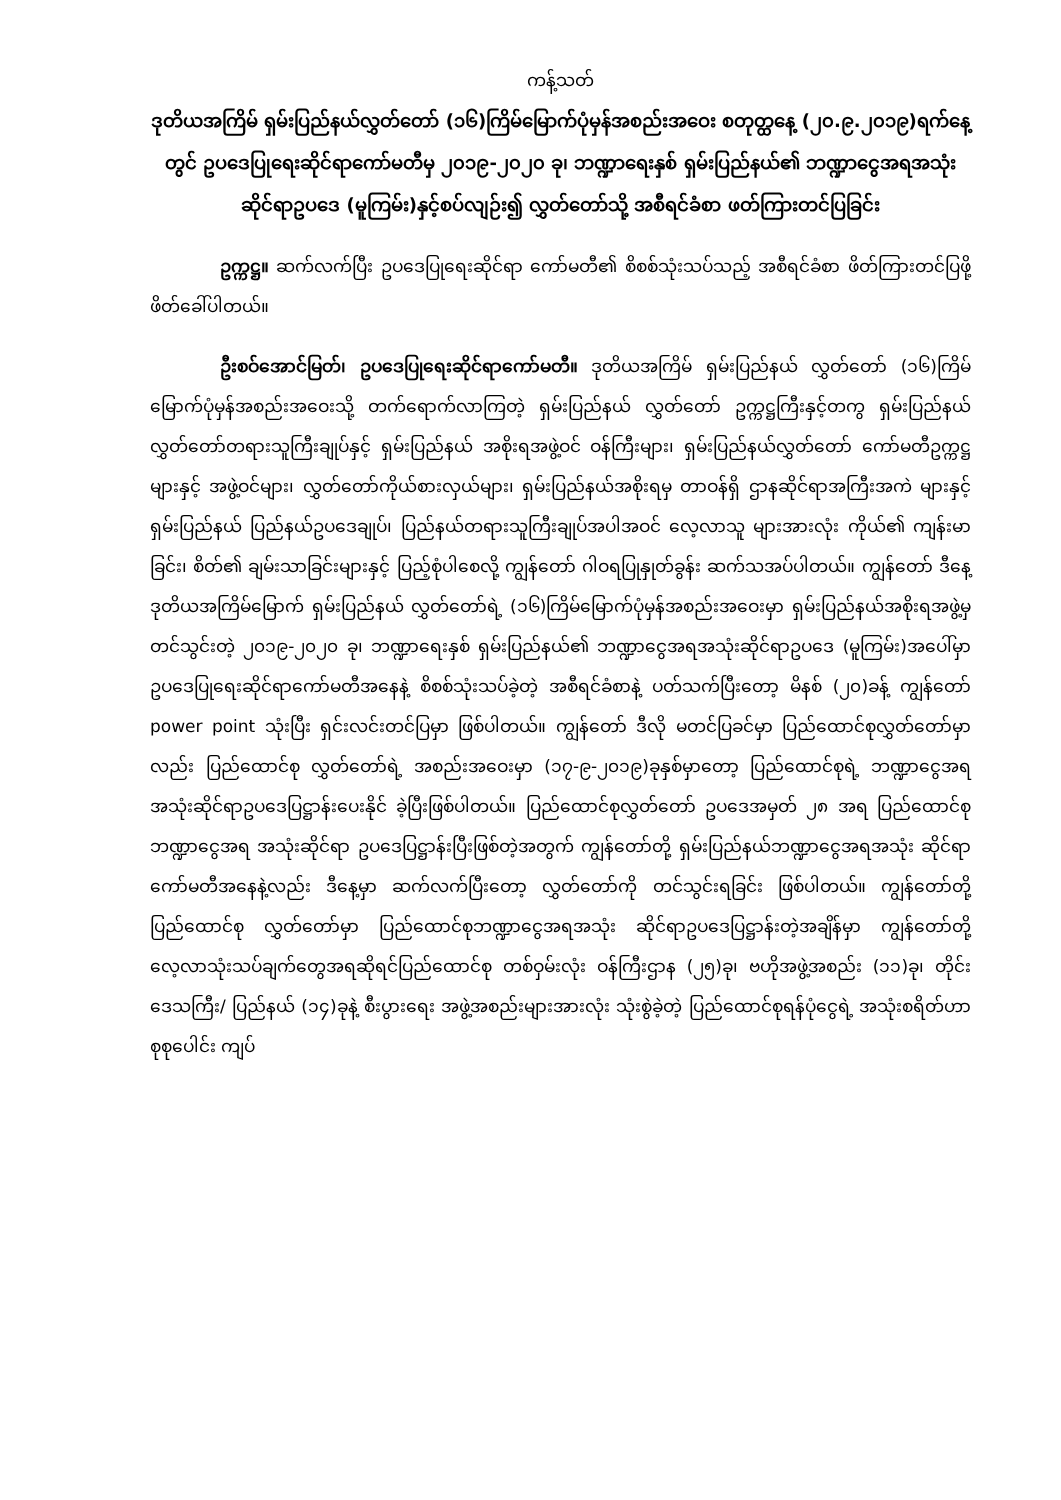ကန့်သတ်
ဒုတိယအကြိမ် ရှမ်းပြည်နယ်လွှတ်တော် (၁၆)ကြိမ်မြောက်ပုံမှန်အစည်းအဝေး စတုတ္ထနေ့ (၂၀.၉.၂၀၁၉)ရက်နေ့တွင် ဥပဒေပြုရေးဆိုင်ရာကော်မတီမှ ၂၀၁၉-၂၀၂၀ ခု၊ ဘဏ္ဍာရေးနှစ် ရှမ်းပြည်နယ်၏ ဘဏ္ဍာငွေအရအသုံးဆိုင်ရာဥပဒေ (မူကြမ်း)နှင့်စပ်လျဉ်း၍ လွှတ်တော်သို့ အစီရင်ခံစာ ဖတ်ကြားတင်ပြခြင်း
ဥက္ကဋ္ဌ။ ဆက်လက်ပြီး ဥပဒေပြုရေးဆိုင်ရာ ကော်မတီ၏ စိစစ်သုံးသပ်သည့် အစီရင်ခံစာ ဖိတ်ကြားတင်ပြဖို့ ဖိတ်ခေါ်ပါတယ်။
ဦးစဝ်အောင်မြတ်၊ ဥပဒေပြုရေးဆိုင်ရာကော်မတီ။ ဒုတိယအကြိမ် ရှမ်းပြည်နယ် လွှတ်တော် (၁၆)ကြိမ်မြောက်ပုံမှန်အစည်းအဝေးသို့ တက်ရောက်လာကြတဲ့ ရှမ်းပြည်နယ် လွှတ်တော် ဥက္ကဋ္ဌကြီးနှင့်တကွ ရှမ်းပြည်နယ်လွှတ်တော်တရားသူကြီးချုပ်နှင့် ရှမ်းပြည်နယ် အစိုးရအဖွဲ့ဝင် ဝန်ကြီးများ၊ ရှမ်းပြည်နယ်လွှတ်တော် ကော်မတီဥက္ကဋ္ဌများနှင့် အဖွဲ့ဝင်များ၊ လွှတ်တော်ကိုယ်စားလှယ်များ၊ ရှမ်းပြည်နယ်အစိုးရမှ တာဝန်ရှိ ဌာနဆိုင်ရာအကြီးအကဲ များနှင့် ရှမ်းပြည်နယ် ပြည်နယ်ဥပဒေချုပ်၊ ပြည်နယ်တရားသူကြီးချုပ်အပါအဝင် လေ့လာသူ များအားလုံး ကိုယ်၏ ကျန်းမာခြင်း၊ စိတ်၏ ချမ်းသာခြင်းများနှင့် ပြည့်စုံပါစေလို့ ကျွန်တော် ဂါဝရပြုနှုတ်ခွန်း ဆက်သအပ်ပါတယ်။ ကျွန်တော် ဒီနေ့ ဒုတိယအကြိမ်မြောက် ရှမ်းပြည်နယ် လွှတ်တော်ရဲ့ (၁၆)ကြိမ်မြောက်ပုံမှန်အစည်းအဝေးမှာ ရှမ်းပြည်နယ်အစိုးရအဖွဲ့မှ တင်သွင်းတဲ့ ၂၀၁၉-၂၀၂၀ ခု၊ ဘဏ္ဍာရေးနှစ် ရှမ်းပြည်နယ်၏ ဘဏ္ဍာငွေအရအသုံးဆိုင်ရာဥပဒေ (မူကြမ်း)အပေါ်မှာ ဥပဒေပြုရေးဆိုင်ရာကော်မတီအနေနဲ့ စိစစ်သုံးသပ်ခဲ့တဲ့ အစီရင်ခံစာနဲ့ ပတ်သက်ပြီးတော့ မိနစ် (၂၀)ခန့် ကျွန်တော် power point သုံးပြီး ရှင်းလင်းတင်ပြမှာ ဖြစ်ပါတယ်။ ကျွန်တော် ဒီလို မတင်ပြခင်မှာ ပြည်ထောင်စုလွှတ်တော်မှာလည်း ပြည်ထောင်စု လွှတ်တော်ရဲ့ အစည်းအဝေးမှာ (၁၇-၉-၂၀၁၉)ခုနှစ်မှာတော့ ပြည်ထောင်စုရဲ့ ဘဏ္ဍာငွေအရ အသုံးဆိုင်ရာဥပဒေပြဋ္ဌာန်းပေးနိုင် ခဲ့ပြီးဖြစ်ပါတယ်။ ပြည်ထောင်စုလွှတ်တော် ဥပဒေအမှတ် ၂၈ အရ ပြည်ထောင်စုဘဏ္ဍာငွေအရ အသုံးဆိုင်ရာ ဥပဒေပြဋ္ဌာန်းပြီးဖြစ်တဲ့အတွက် ကျွန်တော်တို့ ရှမ်းပြည်နယ်ဘဏ္ဍာငွေအရအသုံး ဆိုင်ရာကော်မတီအနေနဲ့လည်း ဒီနေ့မှာ ဆက်လက်ပြီးတော့ လွှတ်တော်ကို တင်သွင်းရခြင်း ဖြစ်ပါတယ်။ ကျွန်တော်တို့ ပြည်ထောင်စု လွှတ်တော်မှာ ပြည်ထောင်စုဘဏ္ဍာငွေအရအသုံး ဆိုင်ရာဥပဒေပြဋ္ဌာန်းတဲ့အချိန်မှာ ကျွန်တော်တို့ လေ့လာသုံးသပ်ချက်တွေအရဆိုရင်ပြည်ထောင်စု တစ်ဝှမ်းလုံး ဝန်ကြီးဌာန (၂၅)ခု၊ ဗဟိုအဖွဲ့အစည်း (၁၁)ခု၊ တိုင်းဒေသကြီး/ ပြည်နယ် (၁၄)ခုနဲ့ စီးပွားရေး အဖွဲ့အစည်းများအားလုံး သုံးစွဲခဲ့တဲ့ ပြည်ထောင်စုရန်ပုံငွေရဲ့ အသုံးစရိတ်ဟာ စုစုပေါင်း ကျပ်